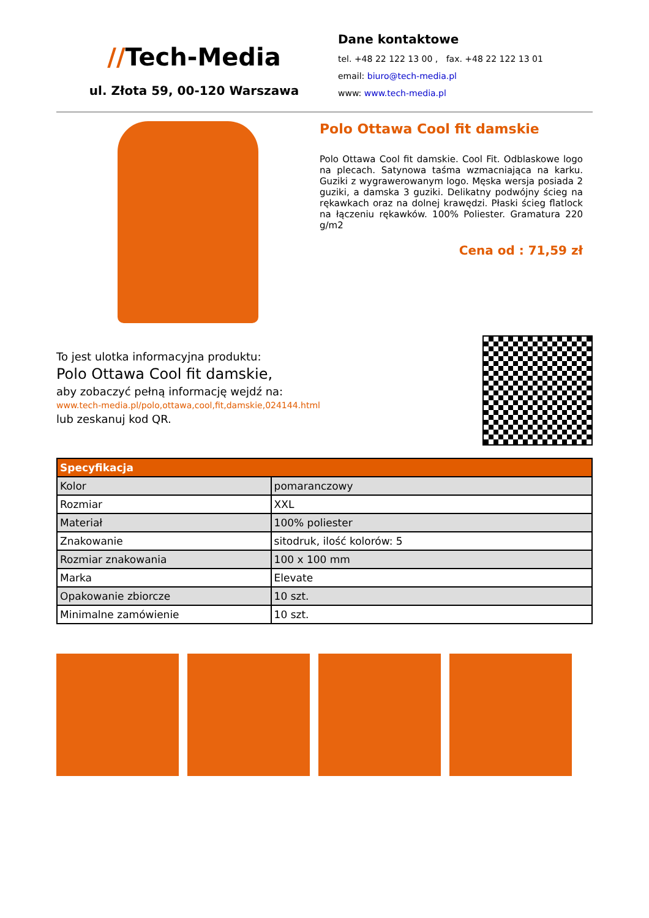//Tech-Media
ul. Złota 59, 00-120 Warszawa
Dane kontaktowe
tel. +48 22 122 13 00 , fax. +48 22 122 13 01
email: biuro@tech-media.pl
www: www.tech-media.pl
Polo Ottawa Cool fit damskie
Polo Ottawa Cool fit damskie. Cool Fit. Odblaskowe logo na plecach. Satynowa taśma wzmacniająca na karku. Guziki z wygrawerowanym logo. Męska wersja posiada 2 guziki, a damska 3 guziki. Delikatny podwójny ścieg na rękawkach oraz na dolnej krawędzi. Płaski ścieg flatlock na łączeniu rękawków. 100% Poliester. Gramatura 220 g/m2
Cena od : 71,59 zł
To jest ulotka informacyjna produktu:
Polo Ottawa Cool fit damskie,
aby zobaczyć pełną informację wejdź na:
www.tech-media.pl/polo,ottawa,cool,fit,damskie,024144.html
lub zeskanuj kod QR.
| Specyfikacja | |
| --- | --- |
| Kolor | pomaranczowy |
| Rozmiar | XXL |
| Materiał | 100% poliester |
| Znakowanie | sitodruk, ilość kolorów: 5 |
| Rozmiar znakowania | 100 x 100 mm |
| Marka | Elevate |
| Opakowanie zbiorcze | 10 szt. |
| Minimalne zamówienie | 10 szt. |